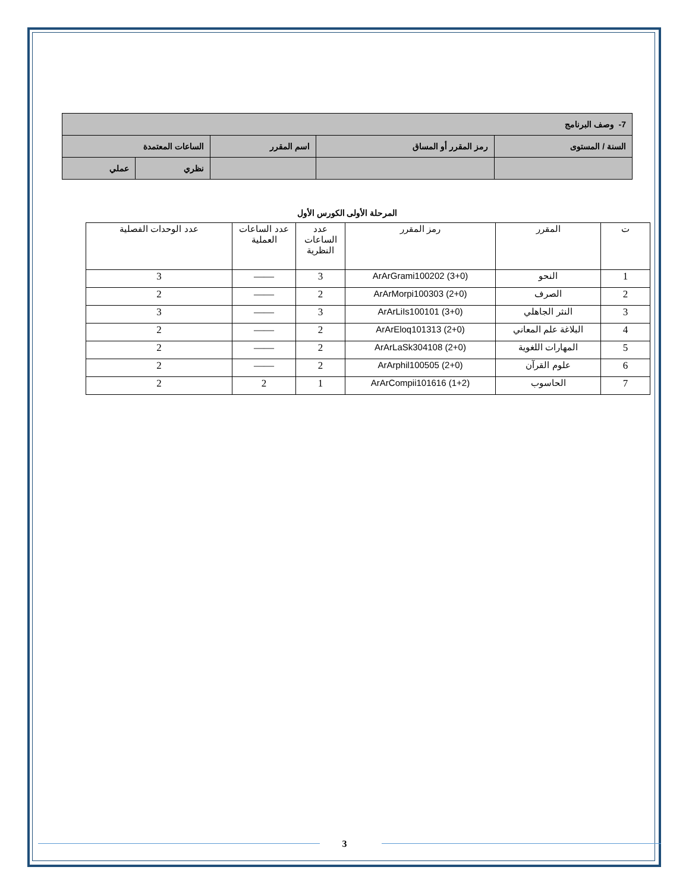| 7- وصف البرنامج | | | | |
| السنة / المستوى | رمز المقرر أو المساق | اسم المقرر | الساعات المعتمدة | |
| | | | نظري | عملي |
المرحلة الأولى الكورس الأول
| ت | المقرر | رمز المقرر | عدد الساعات النظرية | عدد الساعات العملية | عدد الوحدات الفصلية |
| 1 | النحو | ArArGrami100202 (3+0) | 3 | —— | 3 |
| 2 | الصرف | ArArMorpi100303 (2+0) | 2 | —— | 2 |
| 3 | النثر الجاهلي | ArArLiIs100101 (3+0) | 3 | —— | 3 |
| 4 | البلاغة علم المعاني | ArArEloq101313 (2+0) | 2 | —— | 2 |
| 5 | المهارات اللغوية | ArArLaSk304108 (2+0) | 2 | —— | 2 |
| 6 | علوم القرآن | ArArphil100505 (2+0) | 2 | —— | 2 |
| 7 | الحاسوب | ArArCompii101616 (1+2) | 1 | 2 | 2 |
3